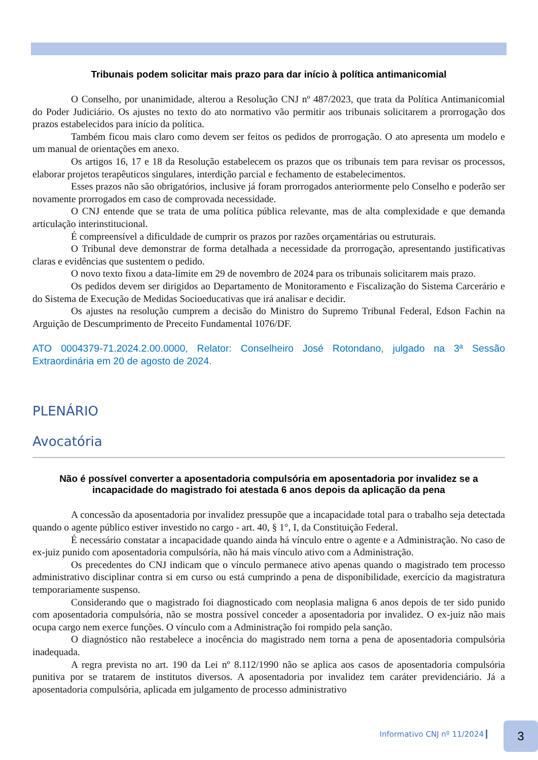Tribunais podem solicitar mais prazo para dar início à política antimanicomial
O Conselho, por unanimidade, alterou a Resolução CNJ nº 487/2023, que trata da Política Antimanicomial do Poder Judiciário. Os ajustes no texto do ato normativo vão permitir aos tribunais solicitarem a prorrogação dos prazos estabelecidos para início da política.
Também ficou mais claro como devem ser feitos os pedidos de prorrogação. O ato apresenta um modelo e um manual de orientações em anexo.
Os artigos 16, 17 e 18 da Resolução estabelecem os prazos que os tribunais tem para revisar os processos, elaborar projetos terapêuticos singulares, interdição parcial e fechamento de estabelecimentos.
Esses prazos não são obrigatórios, inclusive já foram prorrogados anteriormente pelo Conselho e poderão ser novamente prorrogados em caso de comprovada necessidade.
O CNJ entende que se trata de uma política pública relevante, mas de alta complexidade e que demanda articulação interinstitucional.
É compreensível a dificuldade de cumprir os prazos por razões orçamentárias ou estruturais.
O Tribunal deve demonstrar de forma detalhada a necessidade da prorrogação, apresentando justificativas claras e evidências que sustentem o pedido.
O novo texto fixou a data-limite em 29 de novembro de 2024 para os tribunais solicitarem mais prazo.
Os pedidos devem ser dirigidos ao Departamento de Monitoramento e Fiscalização do Sistema Carcerário e do Sistema de Execução de Medidas Socioeducativas que irá analisar e decidir.
Os ajustes na resolução cumprem a decisão do Ministro do Supremo Tribunal Federal, Edson Fachin na Arguição de Descumprimento de Preceito Fundamental 1076/DF.
ATO 0004379-71.2024.2.00.0000, Relator: Conselheiro José Rotondano, julgado na 3ª Sessão Extraordinária em 20 de agosto de 2024.
PLENÁRIO
Avocatória
Não é possível converter a aposentadoria compulsória em aposentadoria por invalidez se a incapacidade do magistrado foi atestada 6 anos depois da aplicação da pena
A concessão da aposentadoria por invalidez pressupõe que a incapacidade total para o trabalho seja detectada quando o agente público estiver investido no cargo - art. 40, § 1°, I, da Constituição Federal.
É necessário constatar a incapacidade quando ainda há vínculo entre o agente e a Administração. No caso de ex-juiz punido com aposentadoria compulsória, não há mais vínculo ativo com a Administração.
Os precedentes do CNJ indicam que o vínculo permanece ativo apenas quando o magistrado tem processo administrativo disciplinar contra si em curso ou está cumprindo a pena de disponibilidade, exercício da magistratura temporariamente suspenso.
Considerando que o magistrado foi diagnosticado com neoplasia maligna 6 anos depois de ter sido punido com aposentadoria compulsória, não se mostra possível conceder a aposentadoria por invalidez. O ex-juiz não mais ocupa cargo nem exerce funções. O vínculo com a Administração foi rompido pela sanção.
O diagnóstico não restabelece a inocência do magistrado nem torna a pena de aposentadoria compulsória inadequada.
A regra prevista no art. 190 da Lei nº 8.112/1990 não se aplica aos casos de aposentadoria compulsória punitiva por se tratarem de institutos diversos. A aposentadoria por invalidez tem caráter previdenciário. Já a aposentadoria compulsória, aplicada em julgamento de processo administrativo
Informativo CNJ nº 11/2024 3